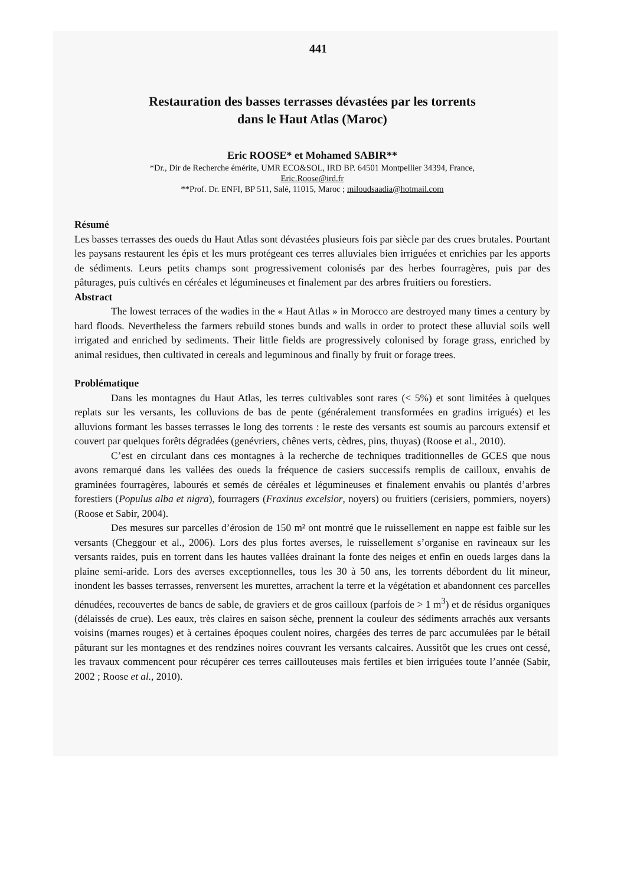441
Restauration des basses terrasses dévastées par les torrents
dans le Haut Atlas (Maroc)
Eric ROOSE* et Mohamed SABIR**
*Dr., Dir de Recherche émérite, UMR ECO&SOL, IRD BP. 64501 Montpellier 34394, France,
Eric.Roose@ird.fr
**Prof. Dr. ENFI, BP 511, Salé, 11015, Maroc ; miloudsaadia@hotmail.com
Résumé
Les basses terrasses des oueds du Haut Atlas sont dévastées plusieurs fois par siècle par des crues brutales. Pourtant les paysans restaurent les épis et les murs protégeant ces terres alluviales bien irriguées et enrichies par les apports de sédiments. Leurs petits champs sont progressivement colonisés par des herbes fourragères, puis par des pâturages, puis cultivés en céréales et légumineuses et finalement par des arbres fruitiers ou forestiers.
Abstract
The lowest terraces of the wadies in the « Haut Atlas » in Morocco are destroyed many times a century by hard floods. Nevertheless the farmers rebuild stones bunds and walls in order to protect these alluvial soils well irrigated and enriched by sediments. Their little fields are progressively colonised by forage grass, enriched by animal residues, then cultivated in cereals and leguminous and finally by fruit or forage trees.
Problématique
Dans les montagnes du Haut Atlas, les terres cultivables sont rares (< 5%) et sont limitées à quelques replats sur les versants, les colluvions de bas de pente (généralement transformées en gradins irrigués) et les alluvions formant les basses terrasses le long des torrents : le reste des versants est soumis au parcours extensif et couvert par quelques forêts dégradées (genévriers, chênes verts, cèdres, pins, thuyas) (Roose et al., 2010).
C’est en circulant dans ces montagnes à la recherche de techniques traditionnelles de GCES que nous avons remarqué dans les vallées des oueds la fréquence de casiers successifs remplis de cailloux, envahis de graminées fourragères, labourés et semés de céréales et légumineuses et finalement envahis ou plantés d’arbres forestiers (Populus alba et nigra), fourragers (Fraxinus excelsior, noyers) ou fruitiers (cerisiers, pommiers, noyers) (Roose et Sabir, 2004).
Des mesures sur parcelles d’érosion de 150 m² ont montré que le ruissellement en nappe est faible sur les versants (Cheggour et al., 2006). Lors des plus fortes averses, le ruissellement s’organise en ravineaux sur les versants raides, puis en torrent dans les hautes vallées drainant la fonte des neiges et enfin en oueds larges dans la plaine semi-aride. Lors des averses exceptionnelles, tous les 30 à 50 ans, les torrents débordent du lit mineur, inondent les basses terrasses, renversent les murettes, arrachent la terre et la végétation et abandonnent ces parcelles dénudées, recouvertes de bancs de sable, de graviers et de gros cailloux (parfois de > 1 m<sup>3</sup>) et de résidus organiques (délaissés de crue). Les eaux, très claires en saison sèche, prennent la couleur des sédiments arrachés aux versants voisins (marnes rouges) et à certaines époques coulent noires, chargées des terres de parc accumulées par le bétail pâturant sur les montagnes et des rendzines noires couvrant les versants calcaires. Aussitôt que les crues ont cessé, les travaux commencent pour récupérer ces terres caillouteuses mais fertiles et bien irriguées toute l’année (Sabir, 2002 ; Roose et al., 2010).